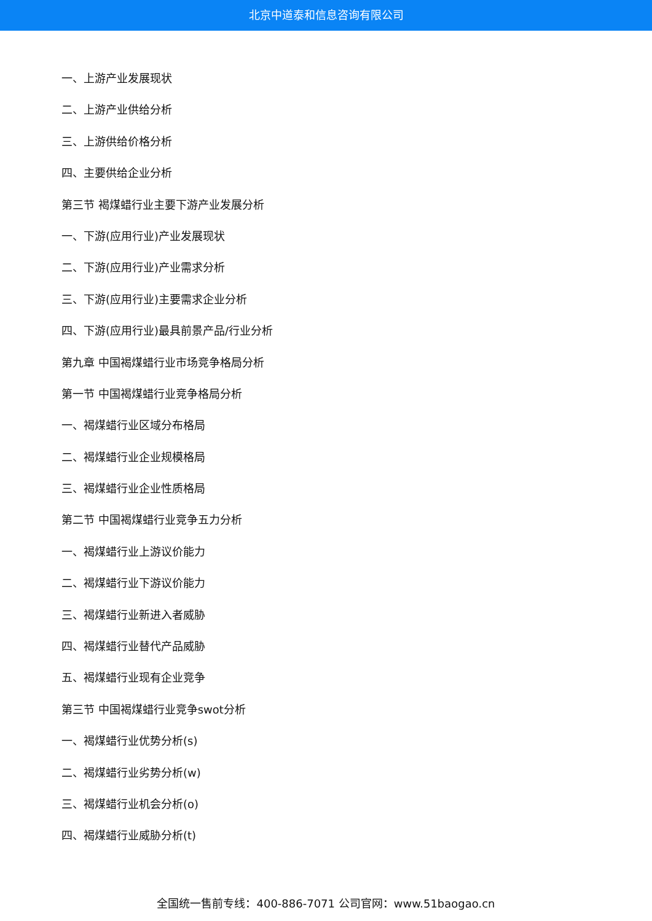北京中道泰和信息咨询有限公司
一、上游产业发展现状
二、上游产业供给分析
三、上游供给价格分析
四、主要供给企业分析
第三节 褐煤蜡行业主要下游产业发展分析
一、下游(应用行业)产业发展现状
二、下游(应用行业)产业需求分析
三、下游(应用行业)主要需求企业分析
四、下游(应用行业)最具前景产品/行业分析
第九章 中国褐煤蜡行业市场竞争格局分析
第一节 中国褐煤蜡行业竞争格局分析
一、褐煤蜡行业区域分布格局
二、褐煤蜡行业企业规模格局
三、褐煤蜡行业企业性质格局
第二节 中国褐煤蜡行业竞争五力分析
一、褐煤蜡行业上游议价能力
二、褐煤蜡行业下游议价能力
三、褐煤蜡行业新进入者威胁
四、褐煤蜡行业替代产品威胁
五、褐煤蜡行业现有企业竞争
第三节 中国褐煤蜡行业竞争swot分析
一、褐煤蜡行业优势分析(s)
二、褐煤蜡行业劣势分析(w)
三、褐煤蜡行业机会分析(o)
四、褐煤蜡行业威胁分析(t)
全国统一售前专线：400-886-7071 公司官网：www.51baogao.cn